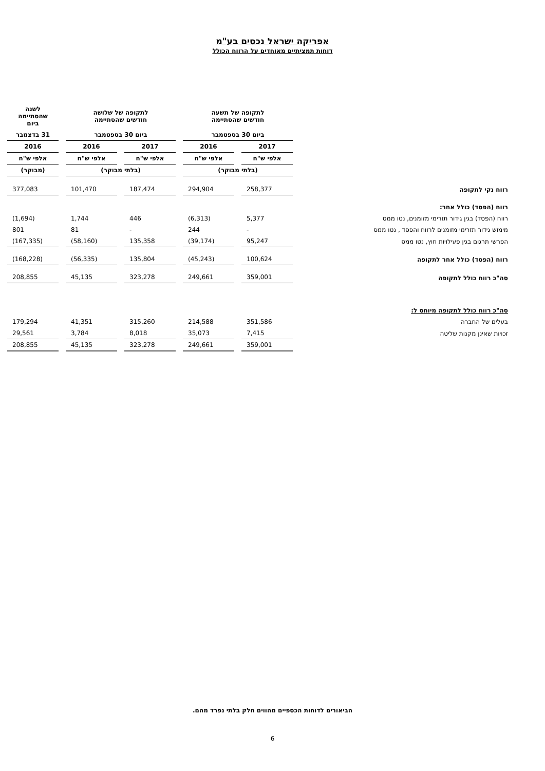אפריקה ישראל נכסים בע"מ
דוחות תמציתיים מאוחדים על הרווח הכולל
| | לתקופה של תשעה חודשים שהסתיימה | | לתקופה של שלושה חודשים שהסתיימה | | לשנה שהסתיימה ביום |
| --- | --- | --- | --- | --- | --- |
| | ביום 30 בספטמבר | | ביום 30 בספטמבר | | 31 בדצמבר |
| | 2017 | 2016 | 2017 | 2016 | 2016 |
| | אלפי ש"ח | אלפי ש"ח | אלפי ש"ח | אלפי ש"ח | אלפי ש"ח |
| | (בלתי מבוקר) | | (בלתי מבוקר) | | (מבוקר) |
| רווח נקי לתקופה | 258,377 | 294,904 | 187,474 | 101,470 | 377,083 |
| רווח (הפסד) כולל אחר: | | | | | |
| רווח (הפסד) בגין גידור תזרימי מזומנים, נטו ממס | 5,377 | (6,313) | 446 | 1,744 | (1,694) |
| מימוש גידור תזרימי מזומנים לרווח והפסד , נטו ממס | - | 244 | - | 81 | 801 |
| הפרשי תרגום בגין פעילויות חוץ, נטו ממס | 95,247 | (39,174) | 135,358 | (58,160) | (167,335) |
| רווח (הפסד) כולל אחר לתקופה | 100,624 | (45,243) | 135,804 | (56,335) | (168,228) |
| סה"כ רווח כולל לתקופה | 359,001 | 249,661 | 323,278 | 45,135 | 208,855 |
| סה"כ רווח כולל לתקופה מיוחס ל: | | | | | |
| בעלים של החברה | 351,586 | 214,588 | 315,260 | 41,351 | 179,294 |
| זכויות שאינן מקנות שליטה | 7,415 | 35,073 | 8,018 | 3,784 | 29,561 |
| | 359,001 | 249,661 | 323,278 | 45,135 | 208,855 |
הביאורים לדוחות הכספיים מהווים חלק בלתי נפרד מהם.
6